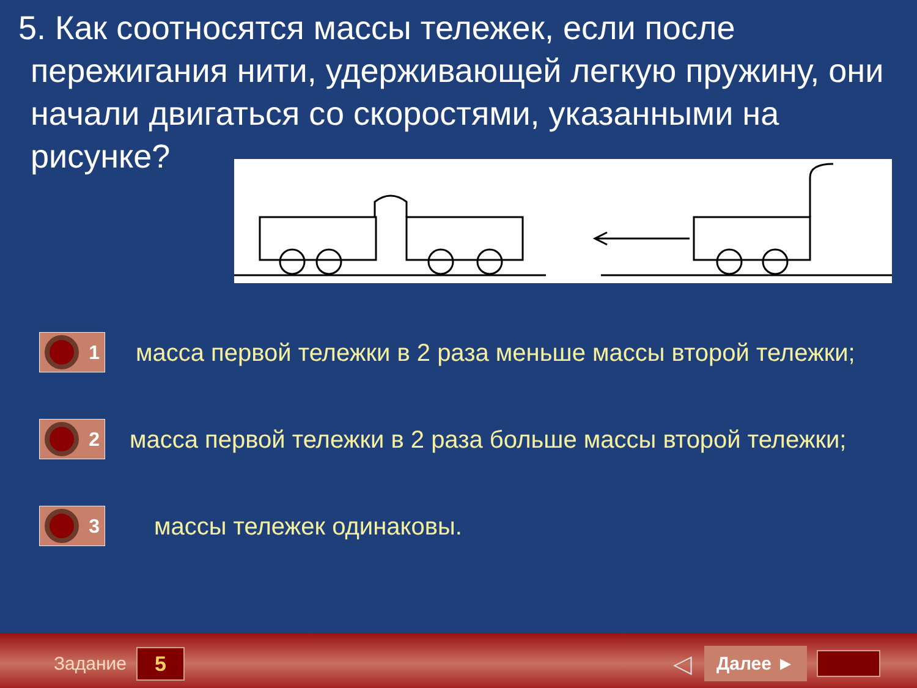5. Как соотносятся массы тележек, если после пережигания нити, удерживающей легкую пружину, они начали двигаться со скоростями, указанными на рисунке?
1
масса первой тележки в 2 раза меньше массы второй тележки;
2
масса первой тележки в 2 раза больше массы второй тележки;
3
массы тележек одинаковы.
Задание 5 ◁ Далее ►